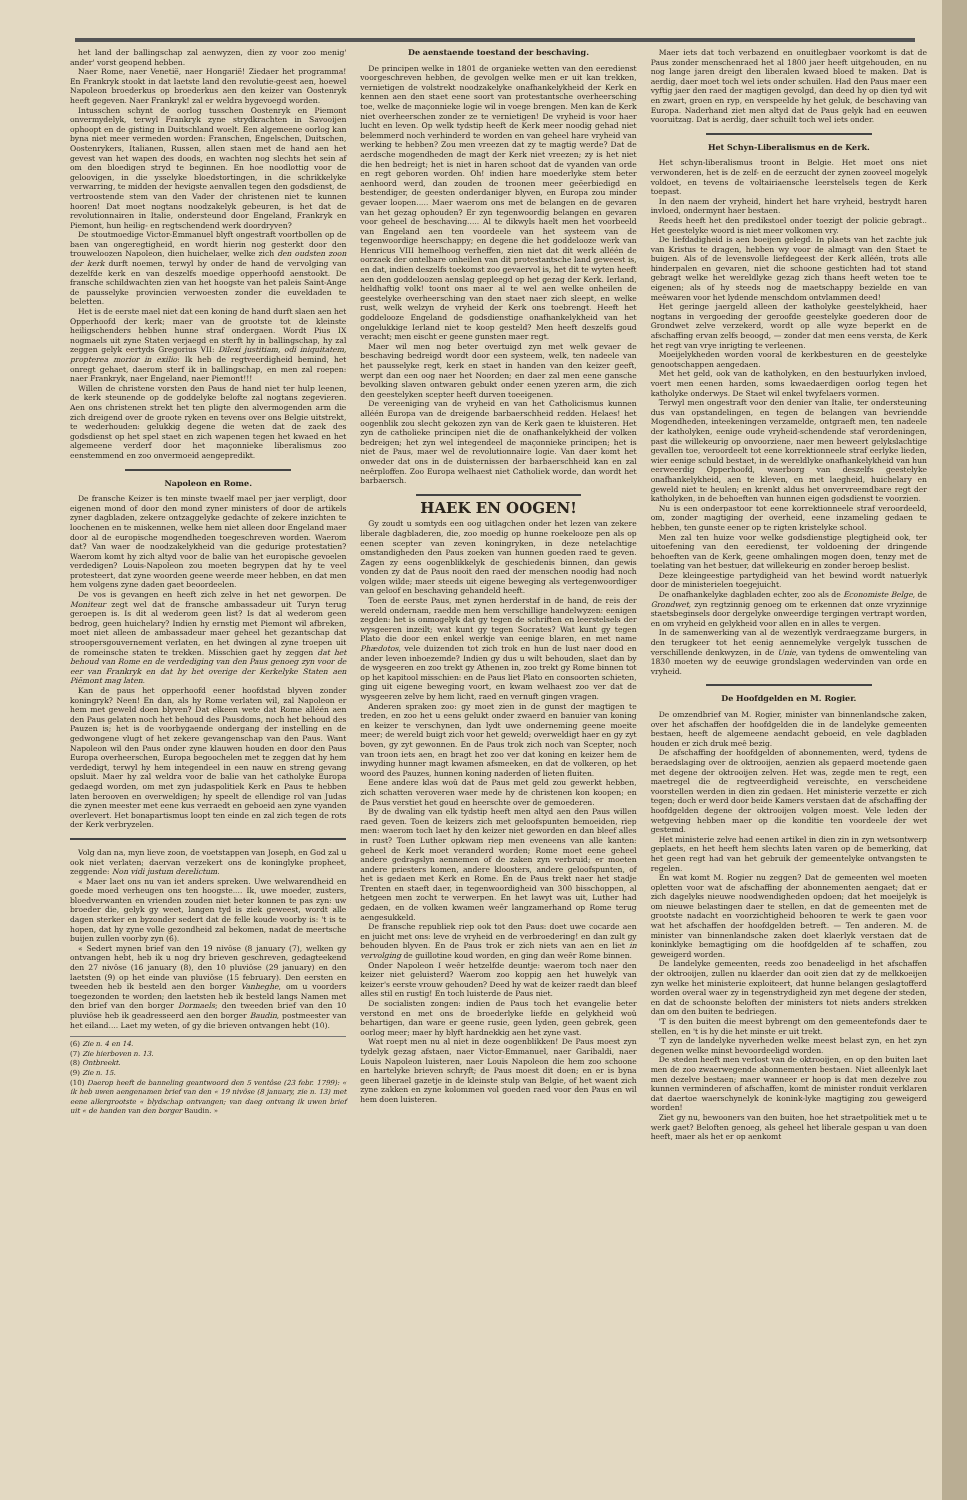het land der ballingschap zal aenwyzen, dien zy voor zoo menig' ander' vorst geopend hebben.
Naer Rome, naer Venetië, naer Hongarië! Ziedaer het programma! En Frankryk stookt in dat laetste land den revolutie-geest aen, hoewel Napoleon broederkus op broederkus aen den keizer van Oostenryk heeft gegeven. Naer Frankryk! zal er weldra bygevoegd worden.
Intusschen schynt de oorlog tusschen Oostenryk en Piemont onvermydelyk, terwyl Frankryk zyne strydkrachten in Savooijen ophoopt en de gisting in Duitschland woelt. Een algemeene oorlog kan byna niet meer vermeden worden: Franschen, Engelschen, Duitschen, Oostenrykers, Italianen, Russen, allen staen met de hand aen het gevest van het wapen des doods, en wachten nog slechts het sein af om den bloedigen stryd te beginnen. En hoe noodlottig voor de geloovigen, in die ysselyke bloedstortingen, in die schrikkelyke verwarring, te midden der hevigste aenvallen tegen den godsdienst, de vertroostende stem van den Vader der christenen niet te kunnen hooren! Dat moet nogtans noodzakelyk gebeuren, is het dat de revolutionnairen in Italie, ondersteund door Engeland, Frankryk en Piemont, hun heilig- en regtschendend werk doordryven?
De stoutmoedige Victor-Emmanuel blyft ongestraft voortbollen op de baen van ongeregtigheid, en wordt hierin nog gesterkt door den trouweloozen Napoleon, dien huichelaer, welke zich den oudsten zoon der kerk durft noemen, terwyl hy onder de hand de vervolging van dezelfde kerk en van deszelfs moedige opperhoofd aenstookt. De fransche schildwachten zien van het hoogste van het paleis Saint-Ange de pausselyke provincien verwoesten zonder die euveldaden te beletten.
Het is de eerste mael niet dat een koning de hand durft slaen aen het Opperhoofd der kerk; maer van de grootste tot de kleinste heiligschenders hebben hunne straf ondergaen. Wordt Pius IX nogmaels uit zyne Staten verjaegd en sterft hy in ballingschap, hy zal zeggen gelyk eertyds Gregorius VII: Dilexi justitiam, odi iniquitatem, propterea morior in exilio: Ik heb de regtveerdigheid bemind, het onregt gehaet, daerom sterf ik in ballingschap, en men zal roepen: naer Frankryk, naer Engeland, naer Piemont!!!
Willen de christene vorsten den Paus de hand niet ter hulp leenen, de kerk steunende op de goddelyke belofte zal nogtans zegevieren. Aen ons christenen strekt het ten pligte den alvermogenden arm die zich dreigend over de groote ryken en tevens over ons Belgie uitstrekt, te wederhouden: gelukkig degene die weten dat de zaek des godsdienst op het spel staet en zich wapenen tegen het kwaed en het algemeene verderf door het maçonnieke liberalismus zoo eenstemmend en zoo onvermoeid aengepredikt.
Napoleon en Rome.
De fransche Keizer is ten minste twaelf mael per jaer verpligt, door eigenen mond of door den mond zyner ministers of door de artikels zyner dagbladen, zekere ontzaggelyke gedachte of zekere inzichten te loochenen en te miskennen, welke hem niet alleen door Engeland maer door al de europische mogendheden toegeschreven worden. Waerom dat? Van waer de noodzakelykheid van die gedurige protestatien? Waerom komt hy zich altyd voor de balie van het europische gevoelen verdedigen? Louis-Napoleon zou moeten begrypen dat hy te veel protesteert, dat zyne woorden geene weerde meer hebben, en dat men hem volgens zyne daden gaet beoordeelen.
De vos is gevangen en heeft zich zelve in het net geworpen. De Moniteur zegt wel dat de fransche ambassadeur uit Turyn terug geroepen is. Is dit al wederom geen list? Is dat al wederom geen bedrog, geen huichelary? Indien hy ernstig met Piemont wil afbreken, moet niet alleen de ambassadeur maer geheel het gezantschap dat stroopersgouvernement verlaten, en het dwingen al zyne troepen uit de romeinsche staten te trekken. Misschien gaet hy zeggen dat het behoud van Rome en de verdediging van den Paus genoeg zyn voor de eer van Frankryk en dat hy het overige der Kerkelyke Staten aen Piëmont mag laten.
Kan de paus het opperhoofd eener hoofdstad blyven zonder koningryk? Neen! En dan, als hy Rome verlaten wil, zal Napoleon er hem met geweld doen blyven? Dat elkeen wete dat Rome alléén aen den Paus gelaten noch het behoud des Pausdoms, noch het behoud des Pauzen is; het is de voorbygaende ondergang der instelling en de gedwongene vlugt of het zekere gevangenschap van den Paus. Want Napoleon wil den Paus onder zyne klauwen houden en door den Paus Europa overheerschen, Europa begoochelen met te zeggen dat hy hem verdedigt, terwyl hy hem integendeel in een nauw en streng gevang opsluit. Maer hy zal weldra voor de balie van het catholyke Europa gedaegd worden, om met zyn judaspolitiek Kerk en Paus te hebben laten berooven en overweldigen; hy speelt de ellendige rol van Judas die zynen meester met eene kus verraedt en geboeid aen zyne vyanden overlevert. Het bonapartismus loopt ten einde en zal zich tegen de rots der Kerk verbryzelen.
Volg dan na, myn lieve zoon, de voetstappen van Joseph, en God zal u ook niet verlaten; daervan verzekert ons de koninglyke propheet, zeggende: Non vidi justum derelictum.
« Maer laet ons nu van iet anders spreken. Uwe welwarendheid en goede moed verheugen ons ten hoogste.... Ik, uwe moeder, zusters, bloedverwanten en vrienden zouden niet beter konnen te pas zyn: uw broeder die, gelyk gy weet, langen tyd is ziek geweest, wordt alle dagen sterker en byzonder sedert dat de felle koude voorby is: 't is te hopen, dat hy zyne volle gezondheid zal bekomen, nadat de meertsche buijen zullen voorby zyn (6).
« Sedert mynen brief van den 19 nivôse (8 january (7), welken gy ontvangen hebt, heb ik u nog dry brieven geschreven, gedagteekend den 27 nivôse (16 january (8), den 10 pluviôse (29 january) en den laetsten (9) op het einde van pluviôse (15 february). Den eersten en tweeden heb ik besteld aen den borger Vanheghe, om u voorders toegezonden te worden; den laetsten heb ik besteld langs Namen met den brief van den borger Dormaels; den tweeden brief van den 10 pluviôse heb ik geadresseerd aen den borger Baudin, postmeester van het eiland.... Laet my weten, of gy die brieven ontvangen hebt (10).
(6) Zie n. 4 en 14.
(7) Zie hierboven n. 13.
(8) Ontbreekt.
(9) Zie n. 15.
(10) Daerop heeft de banneling geantwoord den 5 ventôse (23 febr. 1799): « ik heb uwen aengenamen brief van den « 19 nivôse (8 january, zie n. 13) met eene allergrootste « blydschap ontvangen; van daeg ontvang ik uwen brief uit « de handen van den borger Baudin. »
De aenstaende toestand der beschaving.
De principen welke in 1801 de organieke wetten van den eeredienst voorgeschreven hebben, de gevolgen welke men er uit kan trekken, vernietigen de volstrekt noodzakelyke onafhankelykheid der Kerk en kennen aen den staet eene soort van protestantsche overheersching toe, welke de maçonnieke logie wil in voege brengen. Men kan de Kerk niet overheerschen zonder ze te vernietigen! De vryheid is voor haer lucht en leven. Op welk tydstip heeft de Kerk meer noodig gehad niet belemmerd noch verhinderd te worden en van geheel hare vryheid van werking te hebben? Zou men vreezen dat zy te magtig werde? Dat de aerdsche mogendheden de magt der Kerk niet vreezen; zy is het niet die hen bedreigt; het is niet in haren schoot dat de vyanden van orde en regt geboren worden. Oh! indien hare moederlyke stem beter aenhoord werd, dan zouden de troonen meer geëerbiedigd en bestendiger, de geesten onderdaniger blyven, en Europa zou minder gevaer loopen..... Maer waerom ons met de belangen en de gevaren van het gezag ophouden? Er zyn tegenwoordig belangen en gevaren voor geheel de beschaving..... Al te dikwyls haelt men het voorbeeld van Engeland aen ten voordeele van het systeem van de tegenwoordige heerschappy; en degene die het goddelooze werk van Henricus VIII hemelhoog verheffen, zien niet dat dit werk alléén de oorzaek der ontelbare onheilen van dit protestantsche land geweest is, en dat, indien deszelfs toekomst zoo gevaervol is, het dit te wyten heeft aen den goddeloozen aenslag gepleegd op het gezag der Kerk. Ierland, heldhaftig volk! toont ons maer al te wel aen welke onheilen de geestelyke overheersching van den staet naer zich sleept, en welke rust, welk welzyn de vryheid der Kerk ons toebrengt. Heeft het goddelooze Engeland de godsdienstige onafhankelykheid van het ongelukkige Ierland niet te koop gesteld? Men heeft deszelfs goud veracht; men eischt er geene gunsten maer regt.
Maer wil men nog beter overtuigd zyn met welk gevaer de beschaving bedreigd wordt door een systeem, welk, ten nadeele van het pausselyke regt, kerk en staet in handen van den keizer geeft, werpt dan een oog naer het Noorden; en daer zal men eene gansche bevolking slaven ontwaren gebukt onder eenen yzeren arm, die zich den geestelyken scepter heeft durven toeeigenen.
De vereeniging van de vryheid en van het Catholicismus kunnen alléén Europa van de dreigende barbaerschheid redden. Helaes! het oogenblik zou slecht gekozen zyn van de Kerk gaen te kluisteren. Het zyn de catholieke principen niet die de onafhankelykheid der volken bedreigen; het zyn wel integendeel de maçonnieke principen; het is niet de Paus, maer wel de revolutionnaire logie. Van daer komt het onweder dat ons in de duisternissen der barbaerschheid kan en zal neêrploffen. Zoo Europa welhaest niet Catholiek worde, dan wordt het barbaersch.
HAEK EN OOGEN!
Gy zoudt u somtyds een oog uitlagchen onder het lezen van zekere liberale dagbladeren, die, zoo moedig op hunne roekelooze pen als op eenen scepter van zeven koningryken, in deze netelachtige omstandigheden den Paus zoeken van hunnen goeden raed te geven. Zagen zy eens oogenblikkelyk de geschiedenis binnen, dan gewis vonden zy dat de Paus nooit den raed der menschen noodig had noch volgen wilde; maer steeds uit eigene beweging als vertegenwoordiger van geloof en beschaving gehandeld heeft.
Toen de eerste Paus, met zynen herderstaf in de hand, de reis der wereld ondernam, raedde men hem verschillige handelwyzen: eenigen zegden: het is onmogelyk dat gy tegen de schriften en leerstelsels der wysgeeren inzeilt; wat kunt gy tegen Socrates? Wat kunt gy tegen Plato die door een enkel werkje van eenige blaren, en met name Phædotos, vele duizenden tot zich trok en hun de lust naer dood en ander leven inboezemde? Indien gy dus u wilt behouden, slaet dan by de wysgeeren en zoo trekt gy Athenen in, zoo trekt gy Rome binnen tot op het kapitool misschien: en de Paus liet Plato en consoorten schieten, ging uit eigene beweging voort, en kwam welhaest zoo ver dat de wysgeeren zelve by hem licht, raed en vernuft gingen vragen.
Anderen spraken zoo: gy moet zien in de gunst der magtigen te treden, en zoo het u eens gelukt onder zwaerd en banuier van koning en keizer te verschynen, dan lydt uwe onderneming geene moeite meer; de wereld buigt zich voor het geweld; overweldigt haer en gy zyt boven, gy zyt gewonnen. En de Paus trok zich noch van Scepter, noch van troon iets aen, en bragt het zoo ver dat koning en keizer hem de inwyding hunner magt kwamen afsmeeken, en dat de volkeren, op het woord des Pauzes, hunnen koning naderden of lieten fluiten.
Eene andere klas woû dat de Paus met geld zou gewerkt hebben, zich schatten veroveren waer mede hy de christenen kon koopen; en de Paus verstiet het goud en heerschte over de gemoederen.
By de dwaling van elk tydstip heeft men altyd aen den Paus willen raed geven. Toen de keizers zich met geloofspunten bemoeiden, riep men: waerom toch laet hy den keizer niet geworden en dan bleef alles in rust? Toen Luther opkwam riep men eveneens van alle kanten: geheel de Kerk moet veranderd worden; Rome moet eene geheel andere gedragslyn aennemen of de zaken zyn verbruid; er moeten andere priesters komen, andere kloosters, andere geloofspunten, of het is gedaen met Kerk en Rome. En de Paus trekt naer het stadje Trenten en staeft daer, in tegenwoordigheid van 300 bisschoppen, al hetgeen men zocht te verwerpen. En het lawyt was uit, Luther had gedaen, en de volken kwamen weêr langzamerhand op Rome terug aengesukkeld.
De fransche republiek riep ook tot den Paus: doet uwe cocarde aen en juicht met ons: leve de vryheid en de verbroedering! en dan zult gy behouden blyven. En de Paus trok er zich niets van aen en liet in vervolging de guillotine koud worden, en ging dan weêr Rome binnen.
Onder Napoleon I weêr hetzelfde deuntje: waerom toch naer den keizer niet geluisterd? Waerom zoo koppig aen het huwelyk van keizer's eerste vrouw gehouden? Deed hy wat de keizer raedt dan bleef alles stil en rustig! En toch luisterde de Paus niet.
De socialisten zongen: indien de Paus toch het evangelie beter verstond en met ons de broederlyke liefde en gelykheid woû behartigen, dan ware er geene rusie, geen lyden, geen gebrek, geen oorlog meer; maer hy blyft hardnekkig aen het zyne vast.
Wat roept men nu al niet in deze oogenblikken! De Paus moest zyn tydelyk gezag afstaen, naer Victor-Emmanuel, naer Garibaldi, naer Louis Napoleon luisteren, naer Louis Napoleon die hem zoo schoone en hartelyke brieven schryft; de Paus moest dit doen; en er is byna geen liberael gazetje in de kleinste stulp van Belgie, of het waent zich zyne zakken en zyne kolommen vol goeden raed voor den Paus en wil hem doen luisteren.
Maer iets dat toch verbazend en onuitlegbaer voorkomt is dat de Paus zonder menschenraed het al 1800 jaer heeft uitgehouden, en nu nog lange jaren dreigt den liberalen kwaed bloed te maken. Dat is aerdig, daer moet toch wel iets onder schuilen. Had den Paus maer een vyftig jaer den raed der magtigen gevolgd, dan deed hy op dien tyd wit en zwart, groen en ryp, en verspeelde hy het geluk, de beschaving van Europa. Naderhand ziet men altyd dat de Paus gelyk had en eeuwen vooruitzag. Dat is aerdig, daer schuilt toch wel iets onder.
Het Schyn-Liberalismus en de Kerk.
Het schyn-liberalismus troont in Belgie. Het moet ons niet verwonderen, het is de zelf- en de eerzucht der zynen zooveel mogelyk voldoet, en tevens de voltairiaensche leerstelsels tegen de Kerk toepast.
In den naem der vryheid, hindert het hare vryheid, bestrydt haren invloed, ondermynt haer bestaen.
Reeds heeft het den predikstoel onder toezigt der policie gebragt.. Het geestelyke woord is niet meer volkomen vry.
De liefdadigheid is aen boeijen gelegd. In plaets van het zachte juk van Kristus te dragen, hebben wy voor de almagt van den Staet te buigen. Als of de levensvolle liefdegeest der Kerk alléén, trots alle hinderpalen en gevaren, niet die schoone gestichten had tot stand gebragt welke het wereldlyke gezag zich thans heeft weten toe te eigenen; als of hy steeds nog de maetschappy bezielde en van meêwaren voor het lydende menschdom ontvlammen deed!
Het geringe jaergeld alleen der katholyke geestelykheid, haer nogtans in vergoeding der geroofde geestelyke goederen door de Grondwet zelve verzekerd, wordt op alle wyze beperkt en de afschaffing ervan zelfs beoogd, — zonder dat men eens versta, de Kerk het regt van vrye inrigting te verleenen.
Moeijelykheden worden vooral de kerkbesturen en de geestelyke genootschappen aengedaen.
Met het geld, ook van de katholyken, en den bestuurlyken invloed, voert men eenen harden, soms kwaedaerdigen oorlog tegen het katholyke onderwys. De Staet wil enkel twyfelaers vormen.
Terwyl men ongestraft voor den denier van Italie, ter ondersteuning dus van opstandelingen, en tegen de belangen van bevriendde Mogendheden, inteekeningen verzamelde, ontgraeft men, ten nadeele der katholyken, eenige oude vryheid-schendende staf verordeningen, past die willekeurig op onvoorziene, naer men beweert gelykslachtige gevallen toe, veroordeelt tot eene korrektionneele straf eerlyke lieden, wier eenige schuld bestaet, in de wereldlyke onafhankelykheid van hun eerweerdig Opperhoofd, waerborg van deszelfs geestelyke onafhankelykheid, aen te kleven, en met laegheid, huichelary en geweld niet te heulen; en krenkt aldus het onvervreemdbare regt der katholyken, in de behoeften van hunnen eigen godsdienst te voorzien.
Nu is een onderpastoor tot eene korrektionneele straf veroordeeld, om, zonder magtiging der overheid, eene inzameling gedaen te hebben, ten gunste eener op te rigten kristelyke school.
Men zal ten huize voor welke godsdienstige plegtigheid ook, ter uitoefening van den eeredienst, ter voldoening der dringende behoeften van de Kerk, geene omhalingen mogen doen, tenzy met de toelating van het bestuer, dat willekeurig en zonder beroep beslist.
Deze kleingeestige partydigheid van het bewind wordt natuerlyk door de ministerielen toegejuicht.
De onafhankelyke dagbladen echter, zoo als de Economiste Belge, de Grondwet, zyn regtzinnig genoeg om te erkennen dat onze vryzinnige staetsbeginsels door dergelyke onweerdige tergingen vertrapt worden, en om vryheid en gelykheid voor allen en in alles te vergen.
In de samenwerking van al de wezentlyk verdraegzame burgers, in den terugkeer tot het eenig aennemelyke vergelyk tusschen de verschillende denkwyzen, in de Unie, van tydens de omwenteling van 1830 moeten wy de eeuwige grondslagen wedervinden van orde en vryheid.
De Hoofdgelden en M. Rogier.
De omzendbrief van M. Rogier, minister van binnenlandsche zaken, over het afschaffen der hoofdgelden die in de landelyke gemeenten bestaen, heeft de algemeene aendacht geboeid, en vele dagbladen houden er zich druk meê bezig.
De afschaffing der hoofdgelden of abonnementen, werd, tydens de beraedslaging over de oktrooijen, aenzien als gepaerd moetende gaen met degene der oktrooijen zelven. Het was, zegde men te regt, een maetregel die de regtveerdigheid vereischte, en verscheidene voorstellen werden in dien zin gedaen. Het ministerie verzette er zich tegen; doch er werd door beide Kamers verstaen dat de afschaffing der hoofdgelden degene der oktrooijen volgen moest. Vele leden der wetgeving hebben maer op die konditie ten voordeele der wet gestemd.
Het ministerie zelve had eenen artikel in dien zin in zyn wetsontwerp geplaets, en het heeft hem slechts laten varen op de bemerking, dat het geen regt had van het gebruik der gemeentelyke ontvangsten te regelen.
En wat komt M. Rogier nu zeggen? Dat de gemeenten wel moeten opletten voor wat de afschaffing der abonnementen aengaet; dat er zich dagelyks nieuwe noodwendigheden opdoen; dat het moeijelyk is om nieuwe belastingen daer te stellen, en dat de gemeenten met de grootste nadacht en voorzichtigheid behooren te werk te gaen voor wat het afschaffen der hoofdgelden betreft. — Ten anderen. M. de minister van binnenlandsche zaken doet klaerlyk verstaen dat de koninklyke bemagtiging om die hoofdgelden af te schaffen, zou geweigerd worden.
De landelyke gemeenten, reeds zoo benadeeligd in het afschaffen der oktrooijen, zullen nu klaerder dan ooit zien dat zy de melkkoeijen zyn welke het ministerie exploiteert, dat hunne belangen geslagtofferd worden overal waer zy in tegenstrydigheid zyn met degene der steden, en dat de schoonste beloften der ministers tot niets anders strekken dan om den buiten te bedriegen.
'T is den buiten die meest bybrengt om den gemeentefonds daer te stellen, en 't is hy die het minste er uit trekt.
'T zyn de landelyke nyverheden welke meest belast zyn, en het zyn degenen welke minst bevoordeeligd worden.
De steden heeft men verlost van de oktrooijen, en op den buiten laet men de zoo zwaerwegende abonnementen bestaen. Niet alleenlyk laet men dezelve bestaen; maer wanneer er hoop is dat men dezelve zou kunnen verminderen of afschaffen, komt de minister ronduit verklaren dat daertoe waerschynelyk de konink-lyke magtiging zou geweigerd worden!
Ziet gy nu, bewooners van den buiten, hoe het straetpolitiek met u te werk gaet? Beloften genoeg, als geheel het liberale gespan u van doen heeft, maer als het er op aenkomt